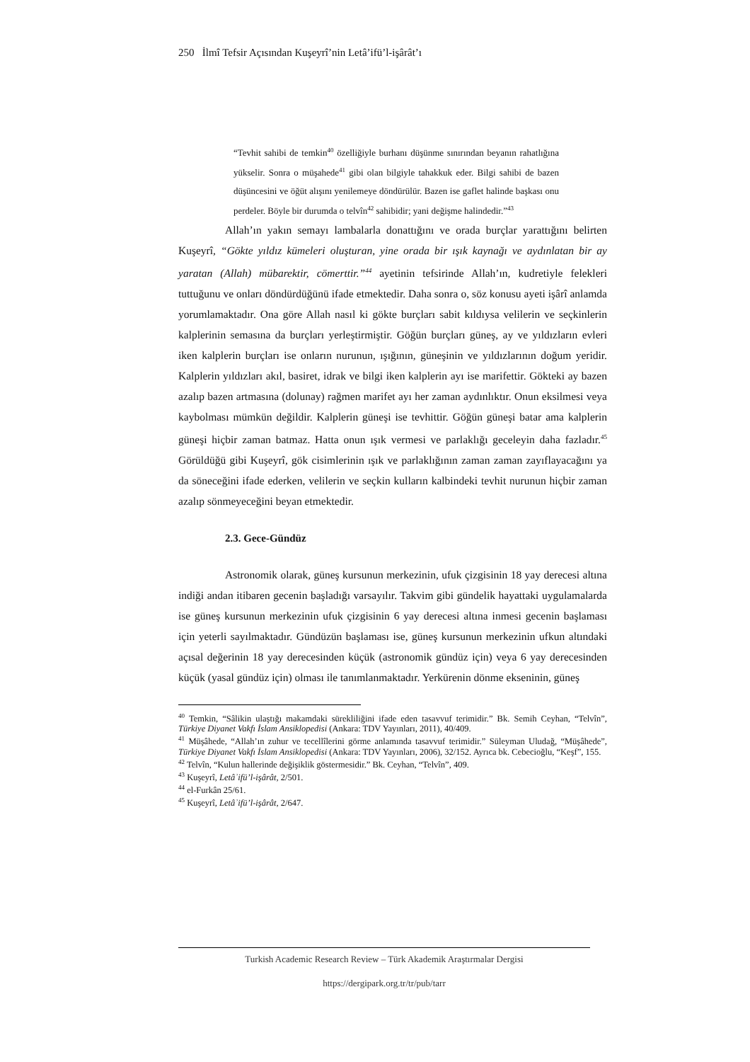250 İlmî Tefsir Açısından Kuşeyrî’nin Letâ’ifü’l-işârât’ı
“Tevhit sahibi de temkin<sup>40</sup> özelliğiyle burhanı düşünme sınırından beyanın rahatlığına yükselir. Sonra o müşahede<sup>41</sup> gibi olan bilgiyle tahakkuk eder. Bilgi sahibi de bazen düşüncesini ve öğüt alışını yenilemeye döndürülür. Bazen ise gaflet halinde başkası onu perdeler. Böyle bir durumda o telvîn<sup>42</sup> sahibidir; yani değişme halindedir.”<sup>43</sup>
Allah’ın yakın semayı lambalarla donattığını ve orada burçlar yarattığını belirten Kuşeyrî, “Gökte yıldız kümeleri oluşturan, yine orada bir ışık kaynağı ve aydınlatan bir ay yaratan (Allah) mübarektir, cömerttir.”<sup>44</sup> ayetinin tefsirinde Allah’ın, kudretiyle felekleri tuttuğunu ve onları döndürdüğünü ifade etmektedir. Daha sonra o, söz konusu ayeti işârî anlamda yorumlamaktadır. Ona göre Allah nasıl ki gökte burçları sabit kıldıysa velilerin ve seçkinlerin kalplerinin semasına da burçları yerleştirmiştir. Göğün burçları güneş, ay ve yıldızların evleri iken kalplerin burçları ise onların nurunun, ışığının, güneşinin ve yıldızlarının doğum yeridir. Kalplerin yıldızları akıl, basiret, idrak ve bilgi iken kalplerin ayı ise marifettir. Gökteki ay bazen azalıp bazen artmasına (dolunay) rağmen marifet ayı her zaman aydınlıktır. Onun eksilmesi veya kaybolması mümkün değildir. Kalplerin güneşi ise tevhittir. Göğün güneşi batar ama kalplerin güneşi hiçbir zaman batmaz. Hatta onun ışık vermesi ve parlaklığı geceleyin daha fazladır.<sup>45</sup> Görüldüğü gibi Kuşeyrî, gök cisimlerinin ışık ve parlaklığının zaman zaman zayıflayacağını ya da söneceğini ifade ederken, velilerin ve seçkin kulların kalbindeki tevhit nurunun hiçbir zaman azalıp sönmeyeceğini beyan etmektedir.
2.3. Gece-Gündüz
Astronomik olarak, güneş kursunun merkezinin, ufuk çizgisinin 18 yay derecesi altına indiği andan itibaren gecenin başladığı varsayılır. Takvim gibi gündelik hayattaki uygulamalarda ise güneş kursunun merkezinin ufuk çizgisinin 6 yay derecesi altına inmesi gecenin başlaması için yeterli sayılmaktadır. Gündüzün başlaması ise, güneş kursunun merkezinin ufkun altındaki açısal değerinin 18 yay derecesinden küçük (astronomik gündüz için) veya 6 yay derecesinden küçük (yasal gündüz için) olması ile tanımlanmaktadır. Yerkürenin dönme ekseninin, güneş
<sup>40</sup> Temkin, “Sâlikin ulaştığı makamdaki sürekliliğini ifade eden tasavvuf terimidir.” Bk. Semih Ceyhan, “Telvîn”, Türkiye Diyanet Vakfı İslam Ansiklopedisi (Ankara: TDV Yayınları, 2011), 40/409.
<sup>41</sup> Müşâhede, “Allah’ın zuhur ve tecellîlerini görme anlamında tasavvuf terimidir.” Süleyman Uludağ, “Müşâhede”, Türkiye Diyanet Vakfı İslam Ansiklopedisi (Ankara: TDV Yayınları, 2006), 32/152. Ayrıca bk. Cebecioğlu, “Keşf”, 155.
<sup>42</sup> Telvîn, “Kulun hallerinde değişiklik göstermesidir.” Bk. Ceyhan, “Telvîn”, 409.
<sup>43</sup> Kuşeyrî, Letâʾifü’l-işârât, 2/501.
<sup>44</sup> el-Furkân 25/61.
<sup>45</sup> Kuşeyrî, Letâʾifü’l-işârât, 2/647.
Turkish Academic Research Review – Türk Akademik Araştırmalar Dergisi
https://dergipark.org.tr/tr/pub/tarr